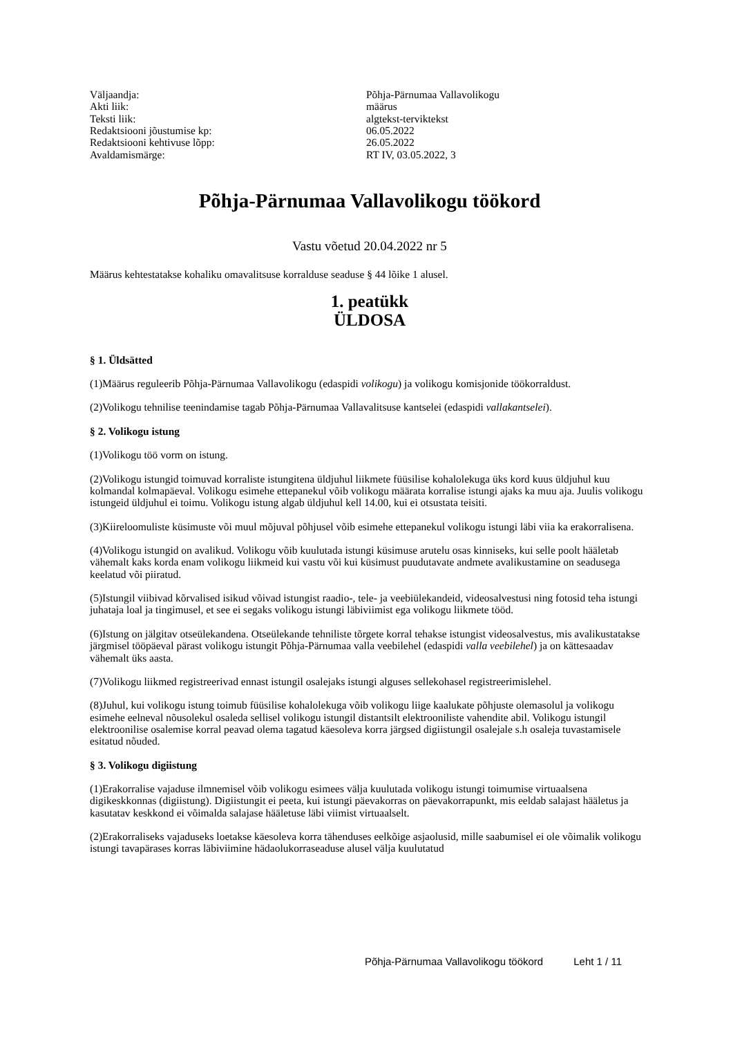Väljaandja:
Põhja-Pärnumaa Vallavolikogu
Akti liik:
määrus
Teksti liik:
algtekst-terviktekst
Redaktsiooni jõustumise kp:
06.05.2022
Redaktsiooni kehtivuse lõpp:
26.05.2022
Avaldamismärge:
RT IV, 03.05.2022, 3
Põhja-Pärnumaa Vallavolikogu töökord
Vastu võetud 20.04.2022 nr 5
Määrus kehtestatakse kohaliku omavalitsuse korralduse seaduse § 44 lõike 1 alusel.
1. peatükk
ÜLDOSA
§ 1. Üldsätted
(1)Määrus reguleerib Põhja-Pärnumaa Vallavolikogu (edaspidi volikogu) ja volikogu komisjonide töökorraldust.
(2)Volikogu tehnilise teenindamise tagab Põhja-Pärnumaa Vallavalitsuse kantselei (edaspidi vallakantselei).
§ 2. Volikogu istung
(1)Volikogu töö vorm on istung.
(2)Volikogu istungid toimuvad korraliste istungitena üldjuhul liikmete füüsilise kohalolekuga üks kord kuus üldjuhul kuu kolmandal kolmapäeval. Volikogu esimehe ettepanekul võib volikogu määrata korralise istungi ajaks ka muu aja. Juulis volikogu istungeid üldjuhul ei toimu. Volikogu istung algab üldjuhul kell 14.00, kui ei otsustata teisiti.
(3)Kiireloomuliste küsimuste või muul mõjuval põhjusel võib esimehe ettepanekul volikogu istungi läbi viia ka erakorralisena.
(4)Volikogu istungid on avalikud. Volikogu võib kuulutada istungi küsimuse arutelu osas kinniseks, kui selle poolt hääletab vähemalt kaks korda enam volikogu liikmeid kui vastu või kui küsimust puudutavate andmete avalikustamine on seadusega keelatud või piiratud.
(5)Istungil viibivad kõrvalised isikud võivad istungist raadio-, tele- ja veebiülekandeid, videosalvestusi ning fotosid teha istungi juhataja loal ja tingimusel, et see ei segaks volikogu istungi läbiviimist ega volikogu liikmete tööd.
(6)Istung on jälgitav otseülekandena. Otseülekande tehniliste tõrgete korral tehakse istungist videosalvestus, mis avalikustatakse järgmisel tööpäeval pärast volikogu istungit Põhja-Pärnumaa valla veebilehel (edaspidi valla veebilehel) ja on kättesaadav vähemalt üks aasta.
(7)Volikogu liikmed registreerivad ennast istungil osalejaks istungi alguses sellekohasel registreerimislehel.
(8)Juhul, kui volikogu istung toimub füüsilise kohalolekuga võib volikogu liige kaalukate põhjuste olemasolul ja volikogu esimehe eelneval nõusolekul osaleda sellisel volikogu istungil distantsilt elektrooniliste vahendite abil. Volikogu istungil elektroonilise osalemise korral peavad olema tagatud käesoleva korra järgsed digiistungil osalejale s.h osaleja tuvastamisele esitatud nõuded.
§ 3. Volikogu digiistung
(1)Erakorralise vajaduse ilmnemisel võib volikogu esimees välja kuulutada volikogu istungi toimumise virtuaalsena digikeskkonnas (digiistung). Digiistungit ei peeta, kui istungi päevakorras on päevakorrapunkt, mis eeldab salajast hääletus ja kasutatav keskkond ei võimalda salajase hääletuse läbi viimist virtuaalselt.
(2)Erakorraliseks vajaduseks loetakse käesoleva korra tähenduses eelkõige asjaolusid, mille saabumisel ei ole võimalik volikogu istungi tavapärases korras läbiviimine hädaolukorraseaduse alusel välja kuulutatud
Põhja-Pärnumaa Vallavolikogu töökord Leht 1 / 11